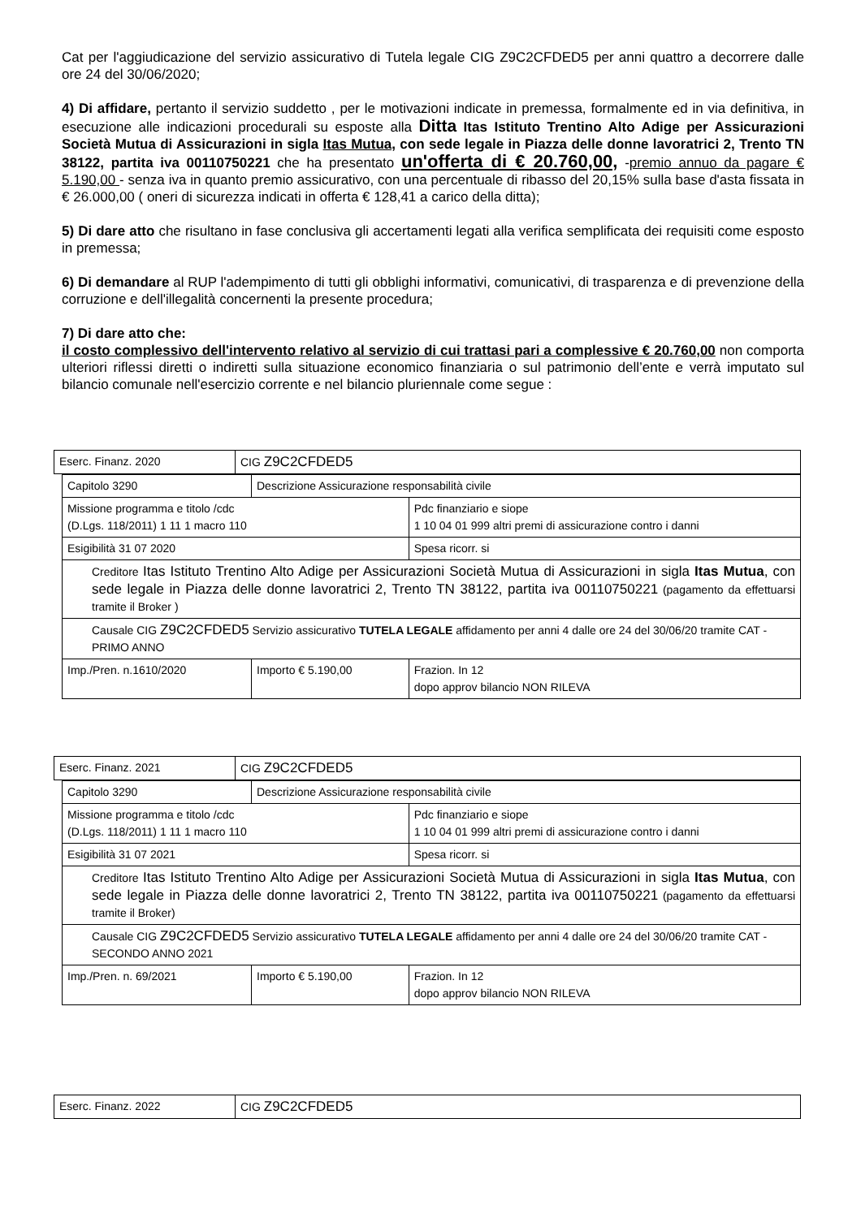Cat per l'aggiudicazione del servizio assicurativo di Tutela legale CIG Z9C2CFDED5 per anni quattro a decorrere dalle ore 24 del 30/06/2020;
4) Di affidare, pertanto il servizio suddetto , per le motivazioni indicate in premessa, formalmente ed in via definitiva, in esecuzione alle indicazioni procedurali su esposte alla Ditta Itas Istituto Trentino Alto Adige per Assicurazioni Società Mutua di Assicurazioni in sigla Itas Mutua, con sede legale in Piazza delle donne lavoratrici 2, Trento TN 38122, partita iva 00110750221 che ha presentato un'offerta di € 20.760,00, -premio annuo da pagare € 5.190,00 - senza iva in quanto premio assicurativo, con una percentuale di ribasso del 20,15% sulla base d'asta fissata in € 26.000,00 ( oneri di sicurezza indicati in offerta € 128,41 a carico della ditta);
5) Di dare atto che risultano in fase conclusiva gli accertamenti legati alla verifica semplificata dei requisiti come esposto in premessa;
6) Di demandare al RUP l'adempimento di tutti gli obblighi informativi, comunicativi, di trasparenza e di prevenzione della corruzione e dell'illegalità concernenti la presente procedura;
7) Di dare atto che:
il costo complessivo dell'intervento relativo al servizio di cui trattasi pari a complessive € 20.760,00 non comporta ulteriori riflessi diretti o indiretti sulla situazione economico finanziaria o sul patrimonio dell’ente e verrà imputato sul bilancio comunale nell'esercizio corrente e nel bilancio pluriennale come segue :
| Eserc. Finanz. 2020 | CIG Z9C2CFDED5 |
| Capitolo 3290 | Descrizione Assicurazione responsabilità civile | |
| Missione programma e titolo /cdc (D.Lgs. 118/2011) 1 11 1 macro 110 | | Pdc finanziario e siope 1 10 04 01 999 altri premi di assicurazione contro i danni |
| Esigibilità 31 07 2020 | | Spesa ricorr. si |
| Creditore Itas Istituto Trentino Alto Adige per Assicurazioni Società Mutua di Assicurazioni in sigla Itas Mutua , con sede legale in Piazza delle donne lavoratrici 2, Trento TN 38122, partita iva 00110750221 (pagamento da effettuarsi tramite il Broker ) | | |
| Causale CIG Z9C2CFDED5 Servizio assicurativo TUTELA LEGALE affidamento per anni 4 dalle ore 24 del 30/06/20 tramite CAT - PRIMO ANNO | | |
| Imp./Pren. n.1610/2020 | Importo € 5.190,00 | Frazion. In 12 dopo approv bilancio NON RILEVA |
| Eserc. Finanz. 2021 | CIG Z9C2CFDED5 |
| Capitolo 3290 | Descrizione Assicurazione responsabilità civile | |
| Missione programma e titolo /cdc (D.Lgs. 118/2011) 1 11 1 macro 110 | | Pdc finanziario e siope 1 10 04 01 999 altri premi di assicurazione contro i danni |
| Esigibilità 31 07 2021 | | Spesa ricorr. si |
| Creditore Itas Istituto Trentino Alto Adige per Assicurazioni Società Mutua di Assicurazioni in sigla Itas Mutua , con sede legale in Piazza delle donne lavoratrici 2, Trento TN 38122, partita iva 00110750221 (pagamento da effettuarsi tramite il Broker) | | |
| Causale CIG Z9C2CFDED5 Servizio assicurativo TUTELA LEGALE affidamento per anni 4 dalle ore 24 del 30/06/20 tramite CAT - SECONDO ANNO 2021 | | |
| Imp./Pren. n. 69/2021 | Importo € 5.190,00 | Frazion. In 12 dopo approv bilancio NON RILEVA |
| Eserc. Finanz. 2022 | CIG Z9C2CFDED5 |